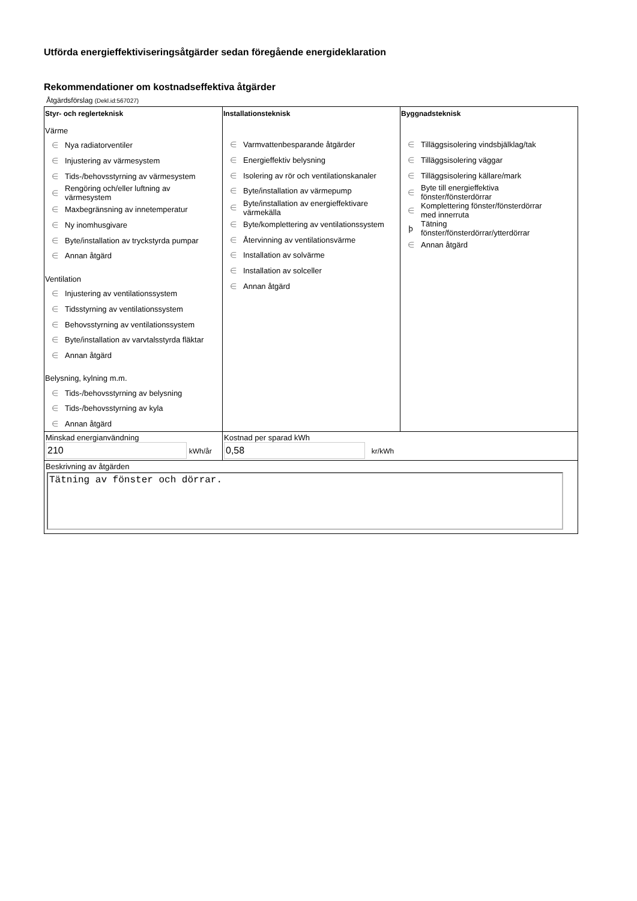Utförda energieffektiviseringsåtgärder sedan föregående energideklaration
Rekommendationer om kostnadseffektiva åtgärder
Åtgärdsförslag (Dekl.id:567027)
| Styr- och reglerteknisk Värme ∈ Nya radiatorventiler ∈ Injustering av värmesystem ∈ Tids-/behovsstyrning av värmesystem ∈ Rengöring och/eller luftning av värmesystem ∈ Maxbegränsning av innetemperatur ∈ Ny inomhusgivare ∈ Byte/installation av tryckstyrda pumpar ∈ Annan åtgärd Ventilation ∈ Injustering av ventilationssystem ∈ Tidsstyrning av ventilationssystem ∈ Behovsstyrning av ventilationssystem ∈ Byte/installation av varvtalsstyrda fläktar ∈ Annan åtgärd Belysning, kylning m.m. ∈ Tids-/behovsstyrning av belysning ∈ Tids-/behovsstyrning av kyla ∈ Annan åtgärd | Installationsteknisk ∈ Varmvattenbesparande åtgärder ∈ Energieffektiv belysning ∈ Isolering av rör och ventilationskanaler ∈ Byte/installation av värmepump ∈ Byte/installation av energieffektivare värmekälla ∈ Byte/komplettering av ventilationssystem ∈ Återvinning av ventilationsvärme ∈ Installation av solvärme ∈ Installation av solceller ∈ Annan åtgärd | Byggnadsteknisk ∈ Tilläggsisolering vindsbjälklag/tak ∈ Tilläggsisolering väggar ∈ Tilläggsisolering källare/mark ∈ Byte till energieffektiva fönster/fönsterdörrar ∈ Komplettering fönster/fönsterdörrar med innerruta ϸ Tätning fönster/fönsterdörrar/ytterdörrar ∈ Annan åtgärd |
| Minskad energianvändning 210 kWh/år | Kostnad per sparad kWh 0,58 kr/kWh | |
| Beskrivning av åtgärden Tätning av fönster och dörrar. | | |